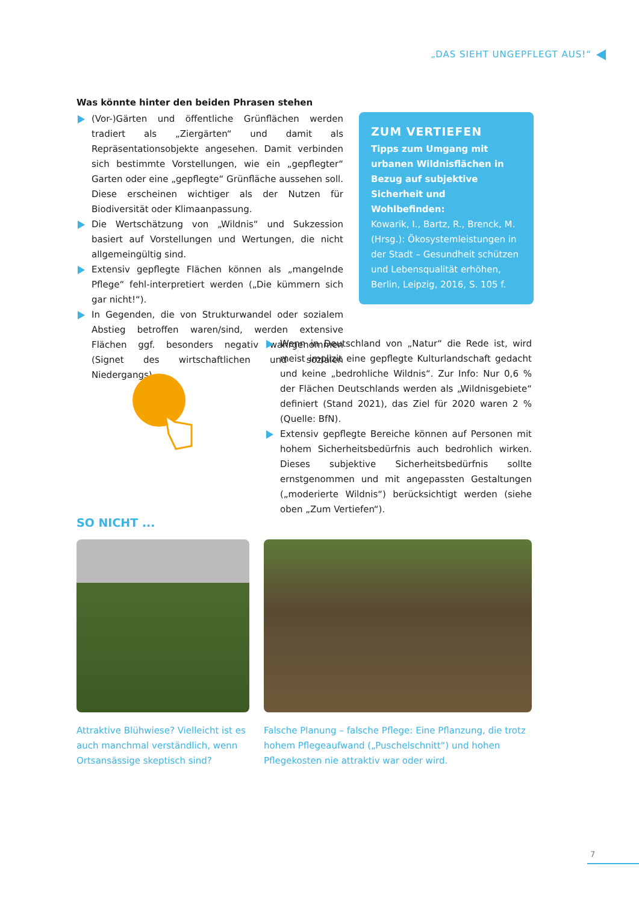„DAS SIEHT UNGEPFLEGT AUS!“
Was könnte hinter den beiden Phrasen stehen
(Vor-)Gärten und öffentliche Grünflächen werden tradiert als „Ziergärten“ und damit als Repräsentationsobjekte angesehen. Damit verbinden sich bestimmte Vorstellungen, wie ein „gepflegter“ Garten oder eine „gepflegte“ Grünfläche aussehen soll. Diese erscheinen wichtiger als der Nutzen für Biodiversität oder Klimaanpassung.
Die Wertschätzung von „Wildnis“ und Sukzession basiert auf Vorstellungen und Wertungen, die nicht allgemeingültig sind.
Extensiv gepflegte Flächen können als „mangelnde Pflege“ fehl-interpretiert werden („Die kümmern sich gar nicht!“).
In Gegenden, die von Strukturwandel oder sozialem Abstieg betroffen waren/sind, werden extensive Flächen ggf. besonders negativ wahrgenommen (Signet des wirtschaftlichen und sozialen Niedergangs).
ZUM VERTIEFEN
Tipps zum Umgang mit urbanen Wildnisflächen in Bezug auf subjektive Sicherheit und Wohlbefinden:
Kowarik, I., Bartz, R., Brenck, M. (Hrsg.): Ökosystemleistungen in der Stadt – Gesundheit schützen und Lebensqualität erhöhen, Berlin, Leipzig, 2016, S. 105 f.
Wenn in Deutschland von „Natur“ die Rede ist, wird meist implizit eine gepflegte Kulturlandschaft gedacht und keine „bedrohliche Wildnis“. Zur Info: Nur 0,6 % der Flächen Deutschlands werden als „Wildnisgebiete“ definiert (Stand 2021), das Ziel für 2020 waren 2 % (Quelle: BfN).
Extensiv gepflegte Bereiche können auf Personen mit hohem Sicherheitsbedürfnis auch bedrohlich wirken. Dieses subjektive Sicherheitsbedürfnis sollte ernstgenommen und mit angepassten Gestaltungen („moderierte Wildnis“) berücksichtigt werden (siehe oben „Zum Vertiefen“).
SO NICHT ...
Attraktive Blühwiese? Vielleicht ist es auch manchmal verständlich, wenn Ortsansässige skeptisch sind?
Falsche Planung – falsche Pflege: Eine Pflanzung, die trotz hohem Pflegeaufwand („Puschelschnitt“) und hohen Pflegekosten nie attraktiv war oder wird.
7